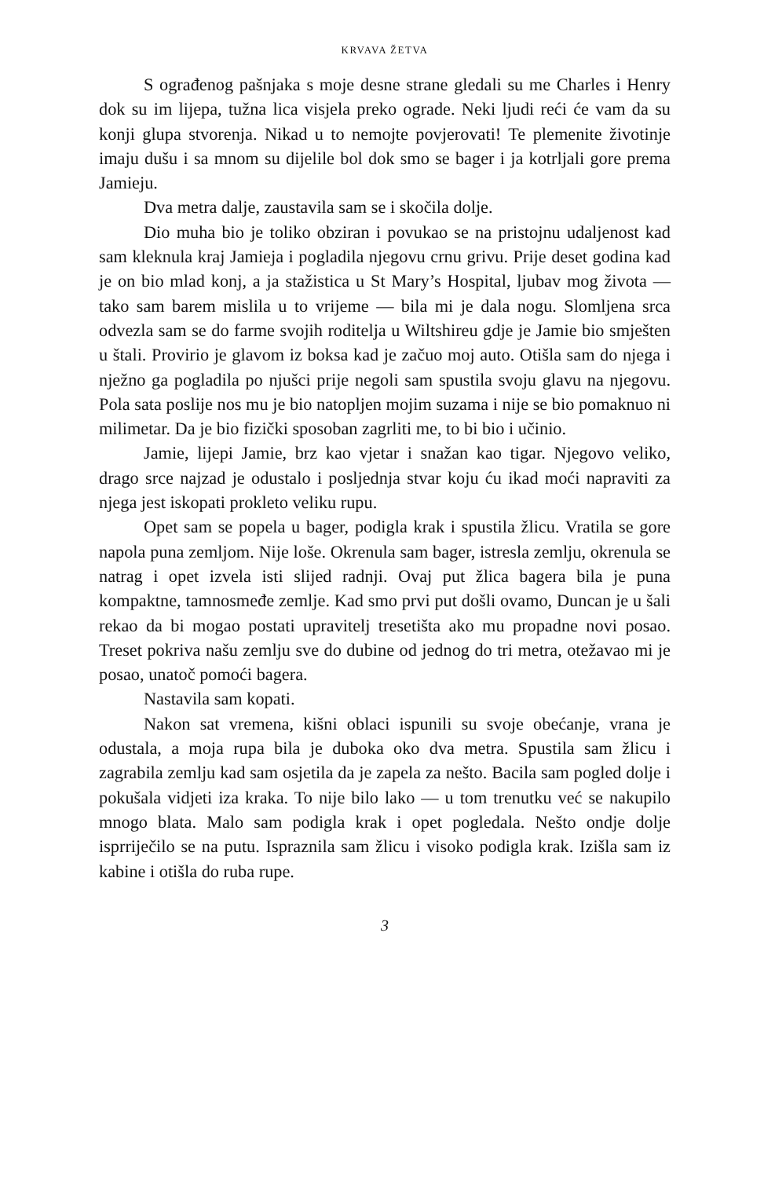KRVAVA ŽETVA
S ograđenog pašnjaka s moje desne strane gledali su me Charles i Henry dok su im lijepa, tužna lica visjela preko ograde. Neki ljudi reći će vam da su konji glupa stvorenja. Nikad u to nemojte povjerovati! Te plemenite životinje imaju dušu i sa mnom su dijelile bol dok smo se bager i ja kotrljali gore prema Jamieju.
Dva metra dalje, zaustavila sam se i skočila dolje.
Dio muha bio je toliko obziran i povukao se na pristojnu udaljenost kad sam kleknula kraj Jamieja i pogladila njegovu crnu grivu. Prije deset godina kad je on bio mlad konj, a ja stažistica u St Mary’s Hospital, ljubav mog života — tako sam barem mislila u to vrijeme — bila mi je dala nogu. Slomljena srca odvezla sam se do farme svojih roditelja u Wiltshireu gdje je Jamie bio smješten u štali. Provirio je glavom iz boksa kad je začuo moj auto. Otišla sam do njega i nježno ga pogladila po njušci prije negoli sam spustila svoju glavu na njegovu. Pola sata poslije nos mu je bio natopljen mojim suzama i nije se bio pomaknuo ni milimetar. Da je bio fizički sposoban zagrliti me, to bi bio i učinio.
Jamie, lijepi Jamie, brz kao vjetar i snažan kao tigar. Njegovo veliko, drago srce najzad je odustalo i posljednja stvar koju ću ikad moći napraviti za njega jest iskopati prokleto veliku rupu.
Opet sam se popela u bager, podigla krak i spustila žlicu. Vratila se gore napola puna zemljom. Nije loše. Okrenula sam bager, istresla zemlju, okrenula se natrag i opet izvela isti slijed radnji. Ovaj put žlica bagera bila je puna kompaktne, tamnosmeđe zemlje. Kad smo prvi put došli ovamo, Duncan je u šali rekao da bi mogao postati upravitelj tresetišta ako mu propadne novi posao. Treset pokriva našu zemlju sve do dubine od jednog do tri metra, otežavao mi je posao, unatoč pomoći bagera.
Nastavila sam kopati.
Nakon sat vremena, kišni oblaci ispunili su svoje obećanje, vrana je odustala, a moja rupa bila je duboka oko dva metra. Spustila sam žlicu i zagrabila zemlju kad sam osjetila da je zapela za nešto. Bacila sam pogled dolje i pokušala vidjeti iza kraka. To nije bilo lako — u tom trenutku već se nakupilo mnogo blata. Malo sam podigla krak i opet pogledala. Nešto ondje dolje isprriječilo se na putu. Ispraznila sam žlicu i visoko podigla krak. Izišla sam iz kabine i otišla do ruba rupe.
3